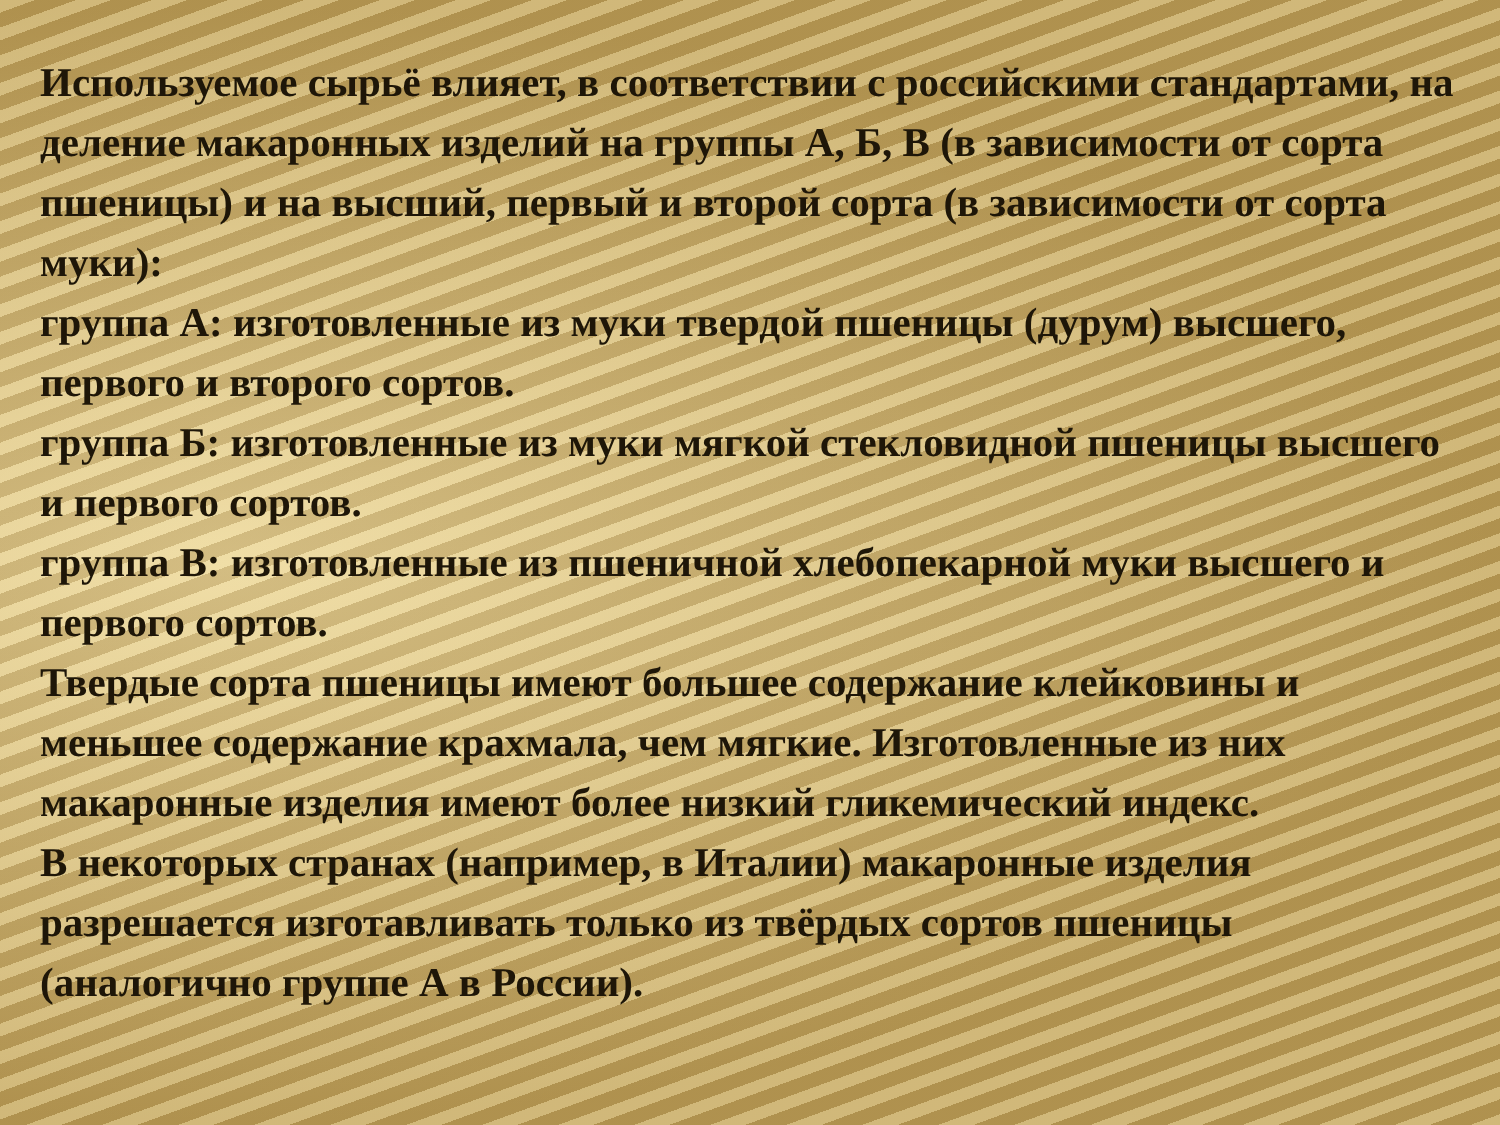Используемое сырьё влияет, в соответствии с российскими стандартами, на деление макаронных изделий на группы А, Б, В (в зависимости от сорта пшеницы) и на высший, первый и второй сорта (в зависимости от сорта муки):
группа А: изготовленные из муки твердой пшеницы (дурум) высшего, первого и второго сортов.
группа Б: изготовленные из муки мягкой стекловидной пшеницы высшего и первого сортов.
группа В: изготовленные из пшеничной хлебопекарной муки высшего и первого сортов.
Твердые сорта пшеницы имеют большее содержание клейковины и меньшее содержание крахмала, чем мягкие. Изготовленные из них макаронные изделия имеют более низкий гликемический индекс.
В некоторых странах (например, в Италии) макаронные изделия разрешается изготавливать только из твёрдых сортов пшеницы (аналогично группе А в России).